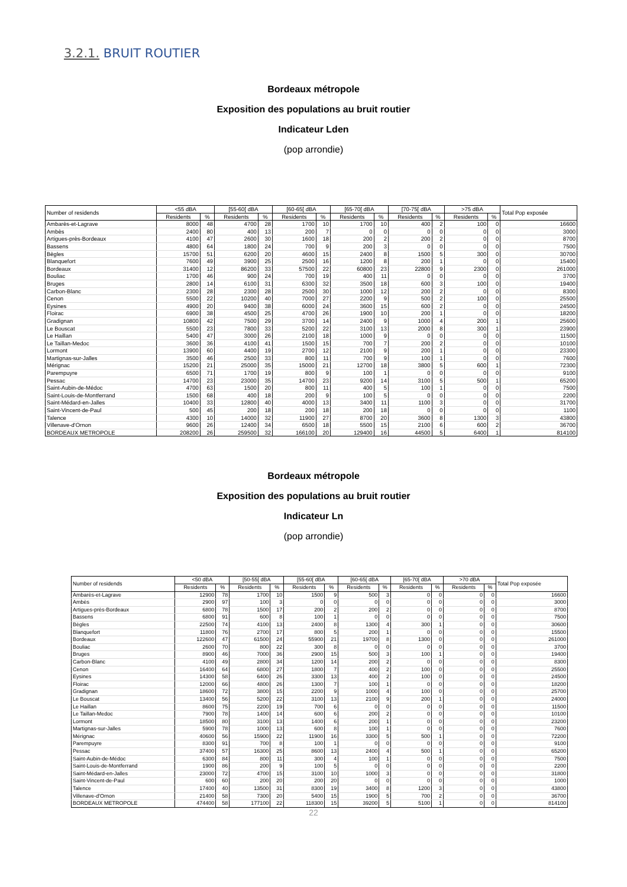3.2.1. BRUIT ROUTIER
Bordeaux métropole
Exposition des populations au bruit routier
Indicateur Lden
(pop arrondie)
| Number of residends | <55 dBA | | [55-60[ dBA | | [60-65[ dBA | | [65-70[ dBA | | [70-75[ dBA | | >75 dBA | | Total Pop exposée |
| --- | --- | --- | --- | --- | --- | --- | --- | --- | --- | --- | --- | --- | --- |
| | Residents | % | Residents | % | Residents | % | Residents | % | Residents | % | Residents | % | |
| Ambarès-et-Lagrave | 8000 | 48 | 4700 | 28 | 1700 | 10 | 1700 | 10 | 400 | 2 | 100 | 0 | 16600 |
| Ambès | 2400 | 80 | 400 | 13 | 200 | 7 | 0 | 0 | 0 | 0 | 0 | 0 | 3000 |
| Artigues-près-Bordeaux | 4100 | 47 | 2600 | 30 | 1600 | 18 | 200 | 2 | 200 | 2 | 0 | 0 | 8700 |
| Bassens | 4800 | 64 | 1800 | 24 | 700 | 9 | 200 | 3 | 0 | 0 | 0 | 0 | 7500 |
| Bègles | 15700 | 51 | 6200 | 20 | 4600 | 15 | 2400 | 8 | 1500 | 5 | 300 | 0 | 30700 |
| Blanquefort | 7600 | 49 | 3900 | 25 | 2500 | 16 | 1200 | 8 | 200 | 1 | 0 | 0 | 15400 |
| Bordeaux | 31400 | 12 | 86200 | 33 | 57500 | 22 | 60800 | 23 | 22800 | 9 | 2300 | 0 | 261000 |
| Bouliac | 1700 | 46 | 900 | 24 | 700 | 19 | 400 | 11 | 0 | 0 | 0 | 0 | 3700 |
| Bruges | 2800 | 14 | 6100 | 31 | 6300 | 32 | 3500 | 18 | 600 | 3 | 100 | 0 | 19400 |
| Carbon-Blanc | 2300 | 28 | 2300 | 28 | 2500 | 30 | 1000 | 12 | 200 | 2 | 0 | 0 | 8300 |
| Cenon | 5500 | 22 | 10200 | 40 | 7000 | 27 | 2200 | 9 | 500 | 2 | 100 | 0 | 25500 |
| Eysines | 4900 | 20 | 9400 | 38 | 6000 | 24 | 3600 | 15 | 600 | 2 | 0 | 0 | 24500 |
| Floirac | 6900 | 38 | 4500 | 25 | 4700 | 26 | 1900 | 10 | 200 | 1 | 0 | 0 | 18200 |
| Gradignan | 10800 | 42 | 7500 | 29 | 3700 | 14 | 2400 | 9 | 1000 | 4 | 200 | 1 | 25600 |
| Le Bouscat | 5500 | 23 | 7800 | 33 | 5200 | 22 | 3100 | 13 | 2000 | 8 | 300 | 1 | 23900 |
| Le Haillan | 5400 | 47 | 3000 | 26 | 2100 | 18 | 1000 | 9 | 0 | 0 | 0 | 0 | 11500 |
| Le Taillan-Medoc | 3600 | 36 | 4100 | 41 | 1500 | 15 | 700 | 7 | 200 | 2 | 0 | 0 | 10100 |
| Lormont | 13900 | 60 | 4400 | 19 | 2700 | 12 | 2100 | 9 | 200 | 1 | 0 | 0 | 23300 |
| Martignas-sur-Jalles | 3500 | 46 | 2500 | 33 | 800 | 11 | 700 | 9 | 100 | 1 | 0 | 0 | 7600 |
| Mérignac | 15200 | 21 | 25000 | 35 | 15000 | 21 | 12700 | 18 | 3800 | 5 | 600 | 1 | 72300 |
| Parempuyre | 6500 | 71 | 1700 | 19 | 800 | 9 | 100 | 1 | 0 | 0 | 0 | 0 | 9100 |
| Pessac | 14700 | 23 | 23000 | 35 | 14700 | 23 | 9200 | 14 | 3100 | 5 | 500 | 1 | 65200 |
| Saint-Aubin-de-Médoc | 4700 | 63 | 1500 | 20 | 800 | 11 | 400 | 5 | 100 | 1 | 0 | 0 | 7500 |
| Saint-Louis-de-Montferrand | 1500 | 68 | 400 | 18 | 200 | 9 | 100 | 5 | 0 | 0 | 0 | 0 | 2200 |
| Saint-Médard-en-Jalles | 10400 | 33 | 12800 | 40 | 4000 | 13 | 3400 | 11 | 1100 | 3 | 0 | 0 | 31700 |
| Saint-Vincent-de-Paul | 500 | 45 | 200 | 18 | 200 | 18 | 200 | 18 | 0 | 0 | 0 | 0 | 1100 |
| Talence | 4300 | 10 | 14000 | 32 | 11900 | 27 | 8700 | 20 | 3600 | 8 | 1300 | 3 | 43800 |
| Villenave-d'Ornon | 9600 | 26 | 12400 | 34 | 6500 | 18 | 5500 | 15 | 2100 | 6 | 600 | 2 | 36700 |
| BORDEAUX METROPOLE | 208200 | 26 | 259500 | 32 | 166100 | 20 | 129400 | 16 | 44500 | 5 | 6400 | 1 | 814100 |
Bordeaux métropole
Exposition des populations au bruit routier
Indicateur Ln
(pop arrondie)
| Number of residends | <50 dBA | | [50-55[ dBA | | [55-60[ dBA | | [60-65[ dBA | | [65-70[ dBA | | >70 dBA | | Total Pop exposée |
| --- | --- | --- | --- | --- | --- | --- | --- | --- | --- | --- | --- | --- | --- |
| | Residents | % | Residents | % | Residents | % | Residents | % | Residents | % | Residents | % | |
| Ambarès-et-Lagrave | 12900 | 78 | 1700 | 10 | 1500 | 9 | 500 | 3 | 0 | 0 | 0 | 0 | 16600 |
| Ambès | 2900 | 97 | 100 | 3 | 0 | 0 | 0 | 0 | 0 | 0 | 0 | 0 | 3000 |
| Artigues-près-Bordeaux | 6800 | 78 | 1500 | 17 | 200 | 2 | 200 | 2 | 0 | 0 | 0 | 0 | 8700 |
| Bassens | 6800 | 91 | 600 | 8 | 100 | 1 | 0 | 0 | 0 | 0 | 0 | 0 | 7500 |
| Bègles | 22500 | 74 | 4100 | 13 | 2400 | 8 | 1300 | 4 | 300 | 1 | 0 | 0 | 30600 |
| Blanquefort | 11800 | 76 | 2700 | 17 | 800 | 5 | 200 | 1 | 0 | 0 | 0 | 0 | 15500 |
| Bordeaux | 122600 | 47 | 61500 | 24 | 55900 | 21 | 19700 | 8 | 1300 | 0 | 0 | 0 | 261000 |
| Bouliac | 2600 | 70 | 800 | 22 | 300 | 8 | 0 | 0 | 0 | 0 | 0 | 0 | 3700 |
| Bruges | 8900 | 46 | 7000 | 36 | 2900 | 15 | 500 | 3 | 100 | 1 | 0 | 0 | 19400 |
| Carbon-Blanc | 4100 | 49 | 2800 | 34 | 1200 | 14 | 200 | 2 | 0 | 0 | 0 | 0 | 8300 |
| Cenon | 16400 | 64 | 6800 | 27 | 1800 | 7 | 400 | 2 | 100 | 0 | 0 | 0 | 25500 |
| Eysines | 14300 | 58 | 6400 | 26 | 3300 | 13 | 400 | 2 | 100 | 0 | 0 | 0 | 24500 |
| Floirac | 12000 | 66 | 4800 | 26 | 1300 | 7 | 100 | 1 | 0 | 0 | 0 | 0 | 18200 |
| Gradignan | 18600 | 72 | 3800 | 15 | 2200 | 9 | 1000 | 4 | 100 | 0 | 0 | 0 | 25700 |
| Le Bouscat | 13400 | 56 | 5200 | 22 | 3100 | 13 | 2100 | 9 | 200 | 1 | 0 | 0 | 24000 |
| Le Haillan | 8600 | 75 | 2200 | 19 | 700 | 6 | 0 | 0 | 0 | 0 | 0 | 0 | 11500 |
| Le Taillan-Medoc | 7900 | 78 | 1400 | 14 | 600 | 6 | 200 | 2 | 0 | 0 | 0 | 0 | 10100 |
| Lormont | 18500 | 80 | 3100 | 13 | 1400 | 6 | 200 | 1 | 0 | 0 | 0 | 0 | 23200 |
| Martignas-sur-Jalles | 5900 | 78 | 1000 | 13 | 600 | 8 | 100 | 1 | 0 | 0 | 0 | 0 | 7600 |
| Mérignac | 40600 | 56 | 15900 | 22 | 11900 | 16 | 3300 | 5 | 500 | 1 | 0 | 0 | 72200 |
| Parempuyre | 8300 | 91 | 700 | 8 | 100 | 1 | 0 | 0 | 0 | 0 | 0 | 0 | 9100 |
| Pessac | 37400 | 57 | 16300 | 25 | 8600 | 13 | 2400 | 4 | 500 | 1 | 0 | 0 | 65200 |
| Saint-Aubin-de-Médoc | 6300 | 84 | 800 | 11 | 300 | 4 | 100 | 1 | 0 | 0 | 0 | 0 | 7500 |
| Saint-Louis-de-Montferrand | 1900 | 86 | 200 | 9 | 100 | 5 | 0 | 0 | 0 | 0 | 0 | 0 | 2200 |
| Saint-Médard-en-Jalles | 23000 | 72 | 4700 | 15 | 3100 | 10 | 1000 | 3 | 0 | 0 | 0 | 0 | 31800 |
| Saint-Vincent-de-Paul | 600 | 60 | 200 | 20 | 200 | 20 | 0 | 0 | 0 | 0 | 0 | 0 | 1000 |
| Talence | 17400 | 40 | 13500 | 31 | 8300 | 19 | 3400 | 8 | 1200 | 3 | 0 | 0 | 43800 |
| Villenave-d'Ornon | 21400 | 58 | 7300 | 20 | 5400 | 15 | 1900 | 5 | 700 | 2 | 0 | 0 | 36700 |
| BORDEAUX METROPOLE | 474400 | 58 | 177100 | 22 | 118300 | 15 | 39200 | 5 | 5100 | 1 | 0 | 0 | 814100 |
22